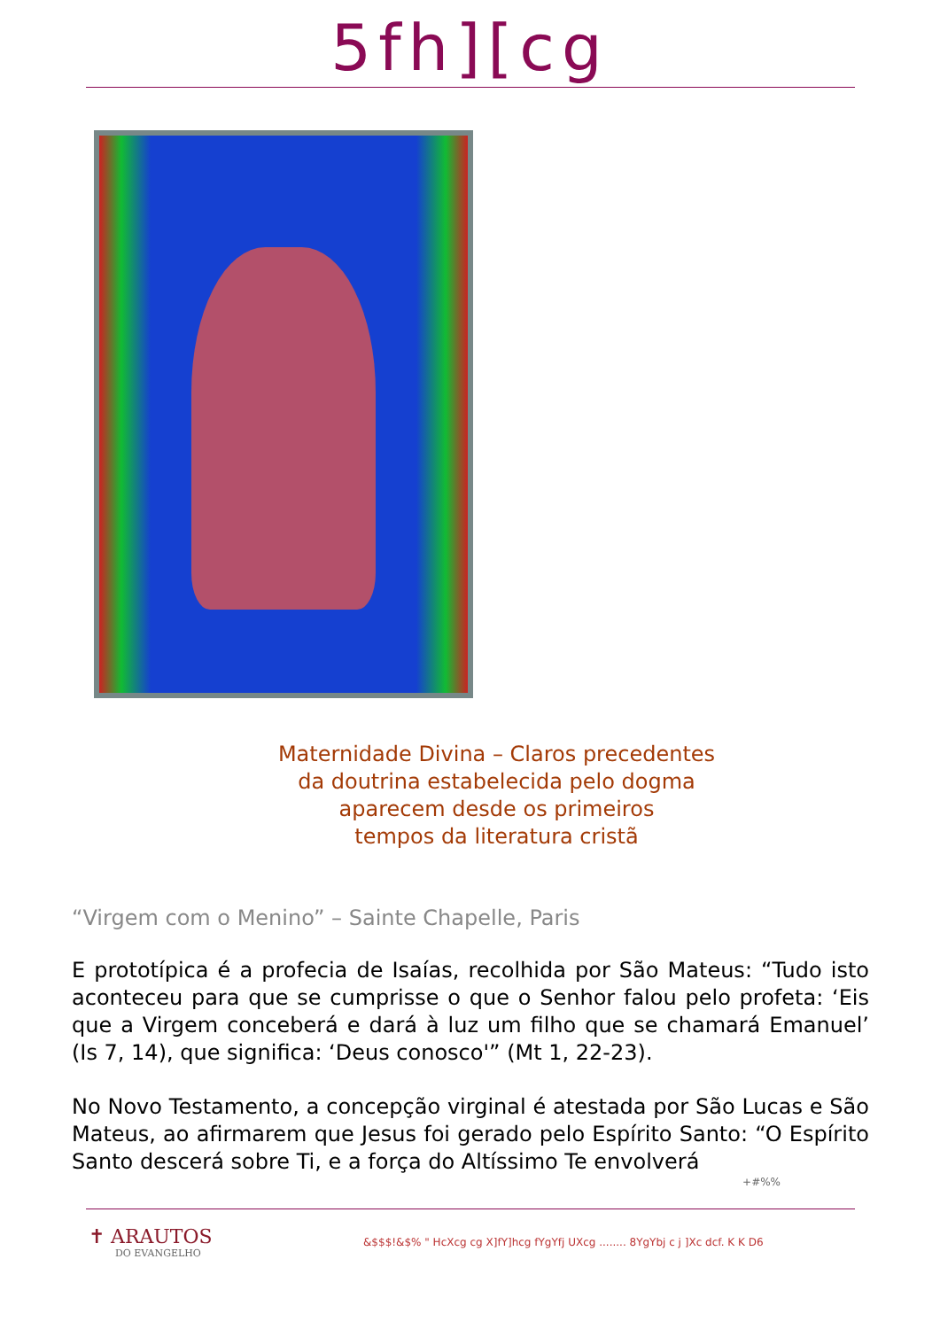5fh][cg
Maternidade Divina – Claros precedentes
da doutrina estabelecida pelo dogma
aparecem desde os primeiros
tempos da literatura cristã
“Virgem com o Menino” – Sainte Chapelle, Paris
E prototípica é a profecia de Isaías, recolhida por São Mateus: “Tudo isto aconteceu para que se cumprisse o que o Senhor falou pelo profeta: ‘Eis que a Virgem conceberá e dará à luz um filho que se chamará Emanuel’ (Is 7, 14), que significa: ‘Deus conosco'” (Mt 1, 22-23).
No Novo Testamento, a concepção virginal é atestada por São Lucas e São Mateus, ao afirmarem que Jesus foi gerado pelo Espírito Santo: “O Espírito Santo descerá sobre Ti, e a força do Altíssimo Te envolverá
+#%%
✝ ARAUTOS
DO EVANGELHO
&$$$!&$% " HcXcg cg X]fY]hcg fYgYfj UXcg ........ 8YgYbj c j ]Xc dcf. K K D6